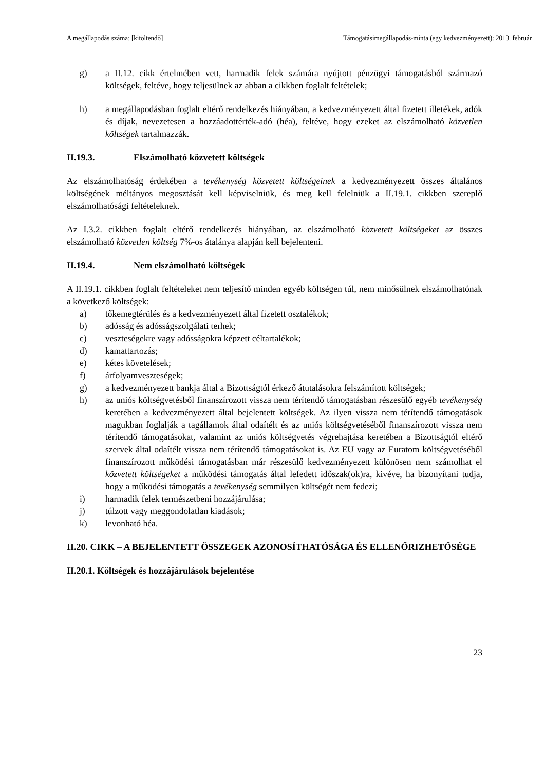A megállapodás száma: [kitöltendő] Támogatásimegállapodás-minta (egy kedvezményezett): 2013. február
g) a II.12. cikk értelmében vett, harmadik felek számára nyújtott pénzügyi támogatásból származó költségek, feltéve, hogy teljesülnek az abban a cikkben foglalt feltételek;
h) a megállapodásban foglalt eltérő rendelkezés hiányában, a kedvezményezett által fizetett illetékek, adók és díjak, nevezetesen a hozzáadottérték-adó (héa), feltéve, hogy ezeket az elszámolható közvetlen költségek tartalmazzák.
II.19.3. Elszámolható közvetett költségek
Az elszámolhatóság érdekében a tevékenység közvetett költségeinek a kedvezményezett összes általános költségének méltányos megosztását kell képviselniük, és meg kell felelniük a II.19.1. cikkben szereplő elszámolhatósági feltételeknek.
Az I.3.2. cikkben foglalt eltérő rendelkezés hiányában, az elszámolható közvetett költségeket az összes elszámolható közvetlen költség 7%-os átalánya alapján kell bejelenteni.
II.19.4. Nem elszámolható költségek
A II.19.1. cikkben foglalt feltételeket nem teljesítő minden egyéb költségen túl, nem minősülnek elszámolhatónak a következő költségek:
a) tőkemegtérülés és a kedvezményezett által fizetett osztalékok;
b) adósság és adósságszolgálati terhek;
c) veszteségekre vagy adósságokra képzett céltartalékok;
d) kamattartozás;
e) kétes követelések;
f) árfolyamveszteségek;
g) a kedvezményezett bankja által a Bizottságtól érkező átutalásokra felszámított költségek;
h) az uniós költségvetésből finanszírozott vissza nem térítendő támogatásban részesülő egyéb tevékenység keretében a kedvezményezett által bejelentett költségek. Az ilyen vissza nem térítendő támogatások magukban foglalják a tagállamok által odaítélt és az uniós költségvetéséből finanszírozott vissza nem térítendő támogatásokat, valamint az uniós költségvetés végrehajtása keretében a Bizottságtól eltérő szervek által odaítélt vissza nem térítendő támogatásokat is. Az EU vagy az Euratom költségvetéséből finanszírozott működési támogatásban már részesülő kedvezményezett különösen nem számolhat el közvetett költségeket a működési támogatás által lefedett időszak(ok)ra, kivéve, ha bizonyítani tudja, hogy a működési támogatás a tevékenység semmilyen költségét nem fedezi;
i) harmadik felek természetbeni hozzájárulása;
j) túlzott vagy meggondolatlan kiadások;
k) levonható héa.
II.20. CIKK – A BEJELENTETT ÖSSZEGEK AZONOSÍTHATÓSÁGA ÉS ELLENŐRIZHETŐSÉGE
II.20.1. Költségek és hozzájárulások bejelentése
23